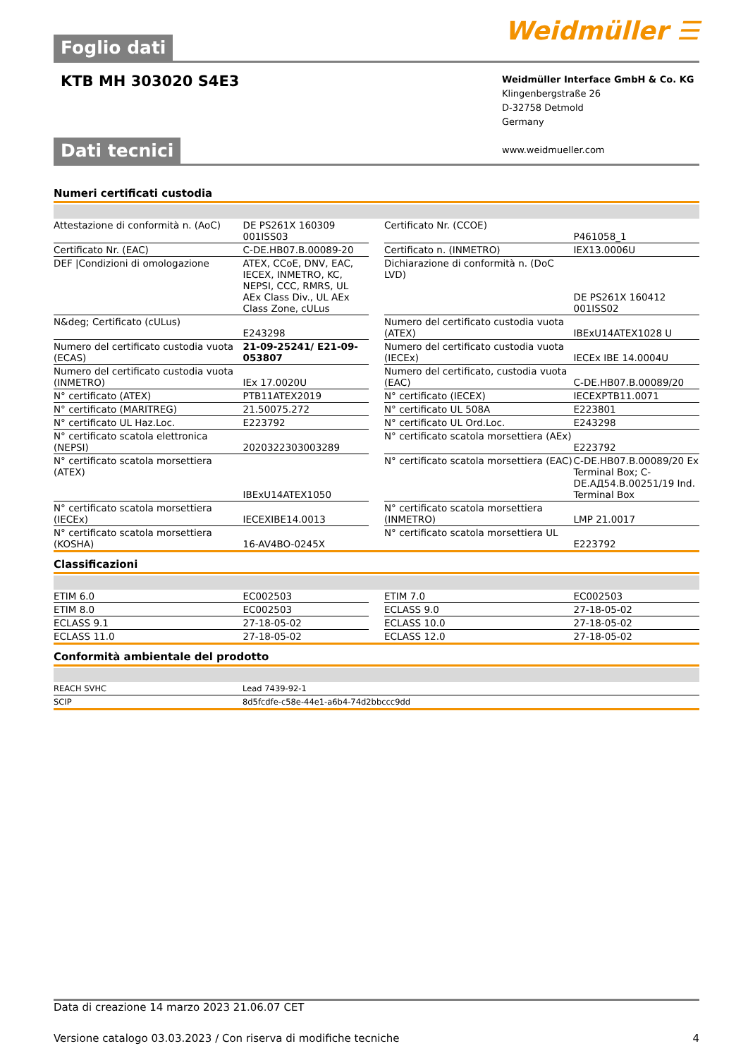Foglio dati
Weidmüller ☰
KTB MH 303020 S4E3
Weidmüller Interface GmbH & Co. KG
Klingenbergstraße 26
D-32758 Detmold
Germany
www.weidmueller.com
Dati tecnici
Numeri certificati custodia
| Attestazione di conformità n. (AoC) | DE PS261X 160309 001ISS03 | | Certificato Nr. (CCOE) | P461058_1 |
| Certificato Nr. (EAC) | C-DE.HB07.B.00089-20 | | Certificato n. (INMETRO) | IEX13.0006U |
| DEF /Condizioni di omologazione | ATEX, CCoE, DNV, EAC, IECEX, INMETRO, KC, NEPSI, CCC, RMRS, UL AEx Class Div., UL AEx Class Zone, cULus | | Dichiarazione di conformità n. (DoC LVD) | DE PS261X 160412 001ISS02 |
| N&deg; Certificato (cULus) | E243298 | | Numero del certificato custodia vuota (ATEX) | IBExU14ATEX1028 U |
| Numero del certificato custodia vuota (ECAS) | 21-09-25241/ E21-09-053807 | | Numero del certificato custodia vuota (IECEx) | IECEx IBE 14.0004U |
| Numero del certificato custodia vuota (INMETRO) | IEx 17.0020U | | Numero del certificato, custodia vuota (EAC) | C-DE.HB07.B.00089/20 |
| N° certificato (ATEX) | PTB11ATEX2019 | | N° certificato (IECEX) | IECEXPTB11.0071 |
| N° certificato (MARITREG) | 21.50075.272 | | N° certificato UL 508A | E223801 |
| N° certificato UL Haz.Loc. | E223792 | | N° certificato UL Ord.Loc. | E243298 |
| N° certificato scatola elettronica (NEPSI) | 2020322303003289 | | N° certificato scatola morsettiera (AEx) | E223792 |
| N° certificato scatola morsettiera (ATEX) | IBExU14ATEX1050 | | N° certificato scatola morsettiera (EAC) | C-DE.HB07.B.00089/20 Ex Terminal Box; C-DE.АД54.B.00251/19 Ind. Terminal Box |
| N° certificato scatola morsettiera (IECEx) | IECEXIBE14.0013 | | N° certificato scatola morsettiera (INMETRO) | LMP 21.0017 |
| N° certificato scatola morsettiera (KOSHA) | 16-AV4BO-0245X | | N° certificato scatola morsettiera UL | E223792 |
Classificazioni
| ETIM 6.0 | EC002503 | | ETIM 7.0 | EC002503 |
| ETIM 8.0 | EC002503 | | ECLASS 9.0 | 27-18-05-02 |
| ECLASS 9.1 | 27-18-05-02 | | ECLASS 10.0 | 27-18-05-02 |
| ECLASS 11.0 | 27-18-05-02 | | ECLASS 12.0 | 27-18-05-02 |
Conformità ambientale del prodotto
| REACH SVHC | Lead 7439-92-1 |
| SCIP | 8d5fcdfe-c58e-44e1-a6b4-74d2bbccc9dd |
Data di creazione 14 marzo 2023 21.06.07 CET
Versione catalogo 03.03.2023 / Con riserva di modifiche tecniche 4